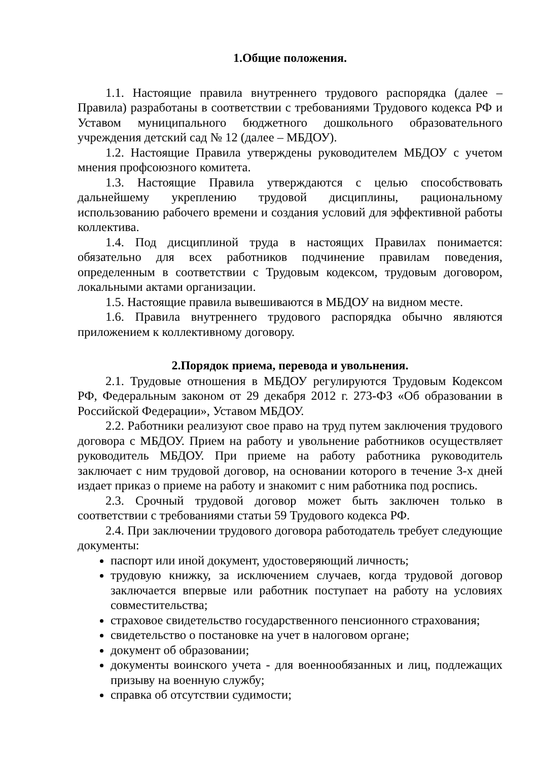1.Общие положения.
1.1. Настоящие правила внутреннего трудового распорядка (далее – Правила) разработаны в соответствии с требованиями Трудового кодекса РФ и Уставом муниципального бюджетного дошкольного образовательного учреждения детский сад № 12 (далее – МБДОУ).
1.2. Настоящие Правила утверждены руководителем МБДОУ с учетом мнения профсоюзного комитета.
1.3. Настоящие Правила утверждаются с целью способствовать дальнейшему укреплению трудовой дисциплины, рациональному использованию рабочего времени и создания условий для эффективной работы коллектива.
1.4. Под дисциплиной труда в настоящих Правилах понимается: обязательно для всех работников подчинение правилам поведения, определенным в соответствии с Трудовым кодексом, трудовым договором, локальными актами организации.
1.5. Настоящие правила вывешиваются в МБДОУ на видном месте.
1.6. Правила внутреннего трудового распорядка обычно являются приложением к коллективному договору.
2.Порядок приема, перевода и увольнения.
2.1. Трудовые отношения в МБДОУ регулируются Трудовым Кодексом РФ, Федеральным законом от 29 декабря 2012 г. 273-ФЗ «Об образовании в Российской Федерации», Уставом МБДОУ.
2.2. Работники реализуют свое право на труд путем заключения трудового договора с МБДОУ. Прием на работу и увольнение работников осуществляет руководитель МБДОУ. При приеме на работу работника руководитель заключает с ним трудовой договор, на основании которого в течение 3-х дней издает приказ о приеме на работу и знакомит с ним работника под роспись.
2.3. Срочный трудовой договор может быть заключен только в соответствии с требованиями статьи 59 Трудового кодекса РФ.
2.4. При заключении трудового договора работодатель требует следующие документы:
паспорт или иной документ, удостоверяющий личность;
трудовую книжку, за исключением случаев, когда трудовой договор заключается впервые или работник поступает на работу на условиях совместительства;
страховое свидетельство государственного пенсионного страхования;
свидетельство о постановке на учет в налоговом органе;
документ об образовании;
документы воинского учета - для военнообязанных и лиц, подлежащих призыву на военную службу;
справка об отсутствии судимости;